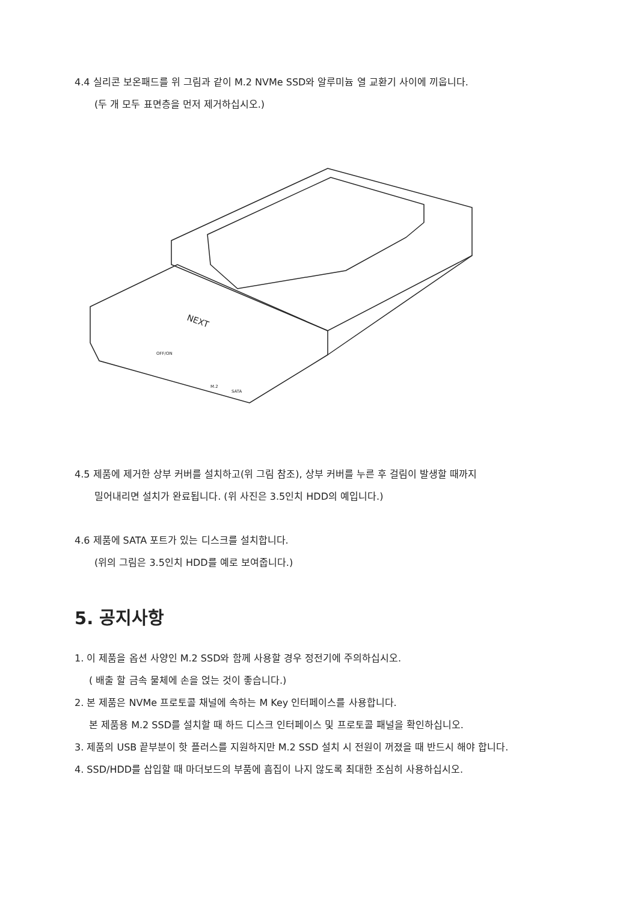4.4 실리콘 보온패드를 위 그림과 같이 M.2 NVMe SSD와 알루미늄 열 교환기 사이에 끼웁니다.
(두 개 모두 표면층을 먼저 제거하십시오.)
NEXT
OFF/ON
M.2
SATA
4.5 제품에 제거한 상부 커버를 설치하고(위 그림 참조), 상부 커버를 누른 후 걸림이 발생할 때까지
밀어내리면 설치가 완료됩니다. (위 사진은 3.5인치 HDD의 예입니다.)
4.6 제품에 SATA 포트가 있는 디스크를 설치합니다.
(위의 그림은 3.5인치 HDD를 예로 보여줍니다.)
5. 공지사항
1. 이 제품을 옵션 사양인 M.2 SSD와 함께 사용할 경우 정전기에 주의하십시오.
( 배출 할 금속 물체에 손을 얹는 것이 좋습니다.)
2. 본 제품은 NVMe 프로토콜 채널에 속하는 M Key 인터페이스를 사용합니다.
본 제품용 M.2 SSD를 설치할 때 하드 디스크 인터페이스 및 프로토콜 패널을 확인하십니오.
3. 제품의 USB 끝부분이 핫 플러스를 지원하지만 M.2 SSD 설치 시 전원이 꺼졌을 때 반드시 해야 합니다.
4. SSD/HDD를 삽입할 때 마더보드의 부품에 흠집이 나지 않도록 최대한 조심히 사용하십시오.